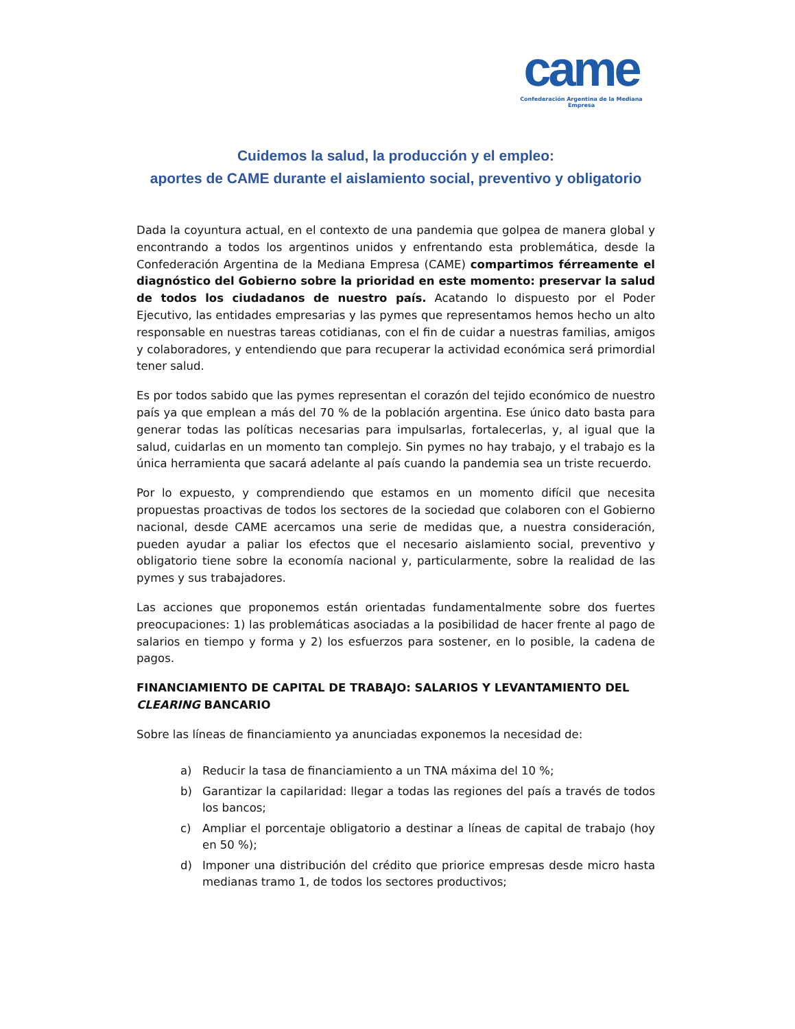came
Confederación Argentina de la Mediana Empresa
Cuidemos la salud, la producción y el empleo:
aportes de CAME durante el aislamiento social, preventivo y obligatorio
Dada la coyuntura actual, en el contexto de una pandemia que golpea de manera global y encontrando a todos los argentinos unidos y enfrentando esta problemática, desde la Confederación Argentina de la Mediana Empresa (CAME) compartimos férreamente el diagnóstico del Gobierno sobre la prioridad en este momento: preservar la salud de todos los ciudadanos de nuestro país. Acatando lo dispuesto por el Poder Ejecutivo, las entidades empresarias y las pymes que representamos hemos hecho un alto responsable en nuestras tareas cotidianas, con el fin de cuidar a nuestras familias, amigos y colaboradores, y entendiendo que para recuperar la actividad económica será primordial tener salud.
Es por todos sabido que las pymes representan el corazón del tejido económico de nuestro país ya que emplean a más del 70 % de la población argentina. Ese único dato basta para generar todas las políticas necesarias para impulsarlas, fortalecerlas, y, al igual que la salud, cuidarlas en un momento tan complejo. Sin pymes no hay trabajo, y el trabajo es la única herramienta que sacará adelante al país cuando la pandemia sea un triste recuerdo.
Por lo expuesto, y comprendiendo que estamos en un momento difícil que necesita propuestas proactivas de todos los sectores de la sociedad que colaboren con el Gobierno nacional, desde CAME acercamos una serie de medidas que, a nuestra consideración, pueden ayudar a paliar los efectos que el necesario aislamiento social, preventivo y obligatorio tiene sobre la economía nacional y, particularmente, sobre la realidad de las pymes y sus trabajadores.
Las acciones que proponemos están orientadas fundamentalmente sobre dos fuertes preocupaciones: 1) las problemáticas asociadas a la posibilidad de hacer frente al pago de salarios en tiempo y forma y 2) los esfuerzos para sostener, en lo posible, la cadena de pagos.
FINANCIAMIENTO DE CAPITAL DE TRABAJO: SALARIOS Y LEVANTAMIENTO DEL CLEARING BANCARIO
Sobre las líneas de financiamiento ya anunciadas exponemos la necesidad de:
a) Reducir la tasa de financiamiento a un TNA máxima del 10 %;
b) Garantizar la capilaridad: llegar a todas las regiones del país a través de todos los bancos;
c) Ampliar el porcentaje obligatorio a destinar a líneas de capital de trabajo (hoy en 50 %);
d) Imponer una distribución del crédito que priorice empresas desde micro hasta medianas tramo 1, de todos los sectores productivos;